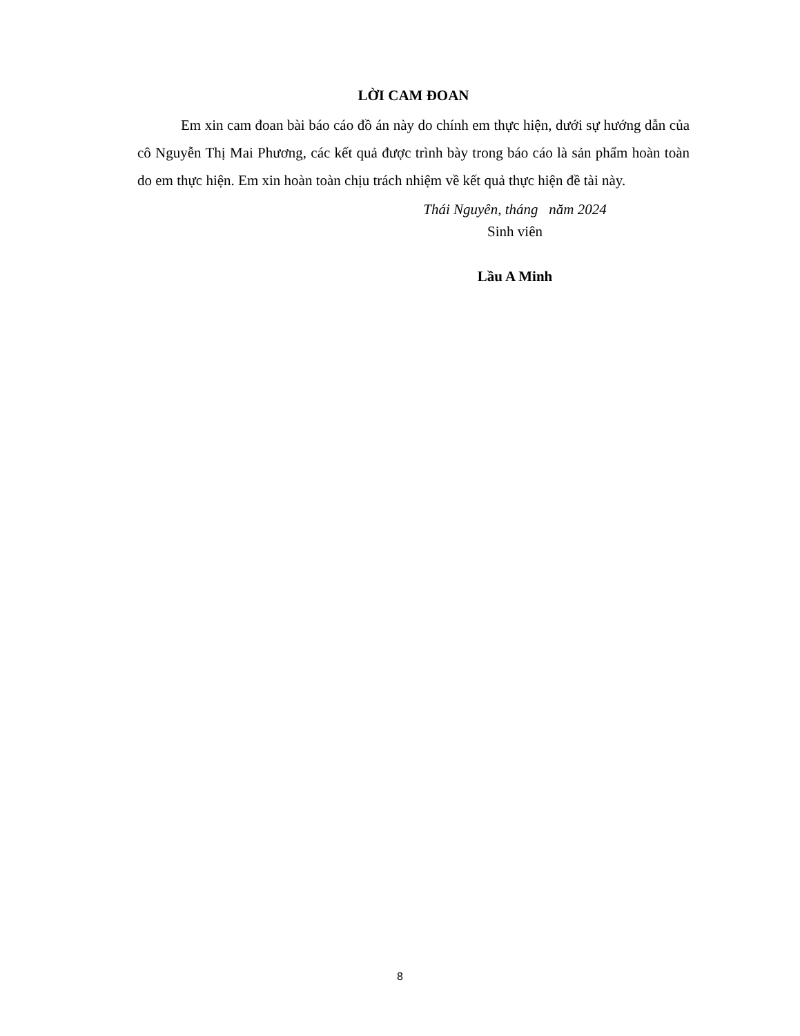LỜI CAM ĐOAN
Em xin cam đoan bài báo cáo đồ án này do chính em thực hiện, dưới sự hướng dẫn của cô Nguyễn Thị Mai Phương, các kết quả được trình bày trong báo cáo là sản phẩm hoàn toàn do em thực hiện. Em xin hoàn toàn chịu trách nhiệm về kết quả thực hiện đề tài này.
Thái Nguyên, tháng năm 2024
Sinh viên
Lầu A Minh
8